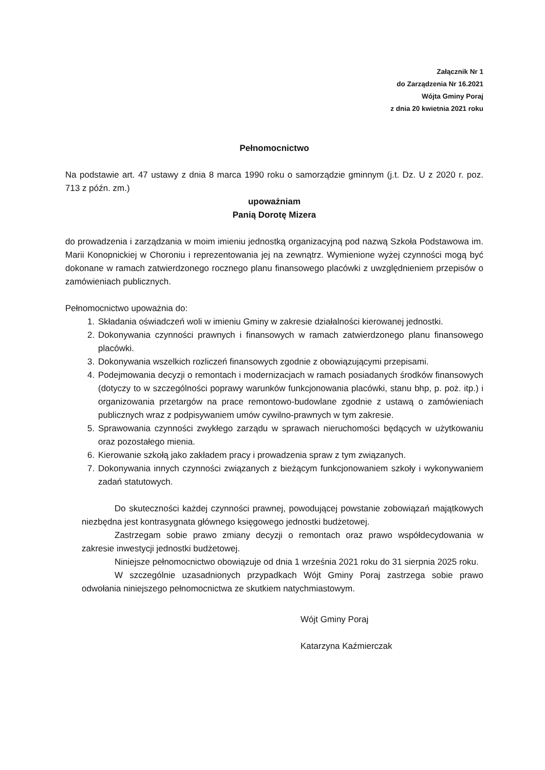Załącznik Nr 1
do Zarządzenia Nr 16.2021
Wójta Gminy Poraj
z dnia 20 kwietnia 2021 roku
Pełnomocnictwo
Na podstawie art. 47 ustawy z dnia 8 marca 1990 roku o samorządzie gminnym (j.t. Dz. U z 2020 r. poz. 713 z późn. zm.)
upoważniam
Panią Dorotę Mizera
do prowadzenia i zarządzania w moim imieniu jednostką organizacyjną pod nazwą Szkoła Podstawowa im. Marii Konopnickiej w Choroniu i reprezentowania jej na zewnątrz. Wymienione wyżej czynności mogą być dokonane w ramach zatwierdzonego rocznego planu finansowego placówki z uwzględnieniem przepisów o zamówieniach publicznych.
Pełnomocnictwo upoważnia do:
1. Składania oświadczeń woli w imieniu Gminy w zakresie działalności kierowanej jednostki.
2. Dokonywania czynności prawnych i finansowych w ramach zatwierdzonego planu finansowego placówki.
3. Dokonywania wszelkich rozliczeń finansowych zgodnie z obowiązującymi przepisami.
4. Podejmowania decyzji o remontach i modernizacjach w ramach posiadanych środków finansowych (dotyczy to w szczególności poprawy warunków funkcjonowania placówki, stanu bhp, p. poż. itp.) i organizowania przetargów na prace remontowo-budowlane zgodnie z ustawą o zamówieniach publicznych wraz z podpisywaniem umów cywilno-prawnych w tym zakresie.
5. Sprawowania czynności zwykłego zarządu w sprawach nieruchomości będących w użytkowaniu oraz pozostałego mienia.
6. Kierowanie szkołą jako zakładem pracy i prowadzenia spraw z tym związanych.
7. Dokonywania innych czynności związanych z bieżącym funkcjonowaniem szkoły i wykonywaniem zadań statutowych.
Do skuteczności każdej czynności prawnej, powodującej powstanie zobowiązań majątkowych niezbędna jest kontrasygnata głównego księgowego jednostki budżetowej.
Zastrzegam sobie prawo zmiany decyzji o remontach oraz prawo współdecydowania w zakresie inwestycji jednostki budżetowej.
Niniejsze pełnomocnictwo obowiązuje od dnia 1 września 2021 roku do 31 sierpnia 2025 roku.
W szczególnie uzasadnionych przypadkach Wójt Gminy Poraj zastrzega sobie prawo odwołania niniejszego pełnomocnictwa ze skutkiem natychmiastowym.
Wójt Gminy Poraj
Katarzyna Kaźmierczak